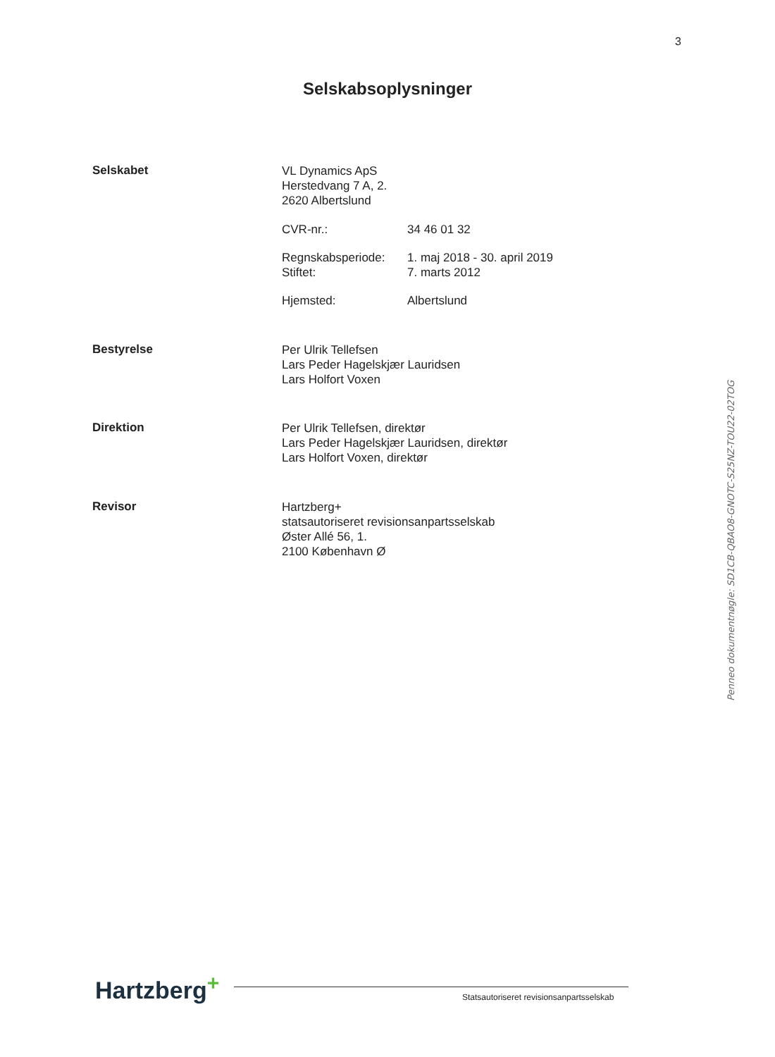3
Selskabsoplysninger
Selskabet
VL Dynamics ApS
Herstedvang 7 A, 2.
2620 Albertslund
CVR-nr.: 34 46 01 32
Regnskabsperiode:
Stiftet: 1. maj 2018 - 30. april 2019
7. marts 2012
Hjemsted: Albertslund
Bestyrelse
Per Ulrik Tellefsen
Lars Peder Hagelskjær Lauridsen
Lars Holfort Voxen
Direktion
Per Ulrik Tellefsen, direktør
Lars Peder Hagelskjær Lauridsen, direktør
Lars Holfort Voxen, direktør
Revisor
Hartzberg+
statsautoriseret revisionsanpartsselskab
Øster Allé 56, 1.
2100 København Ø
Penneo dokumentnøgle: SD1CB-QBAO8-GNOTC-S25NZ-TOU22-02TOG
Hartzberg<sup>+</sup>
Statsautoriseret revisionsanpartsselskab